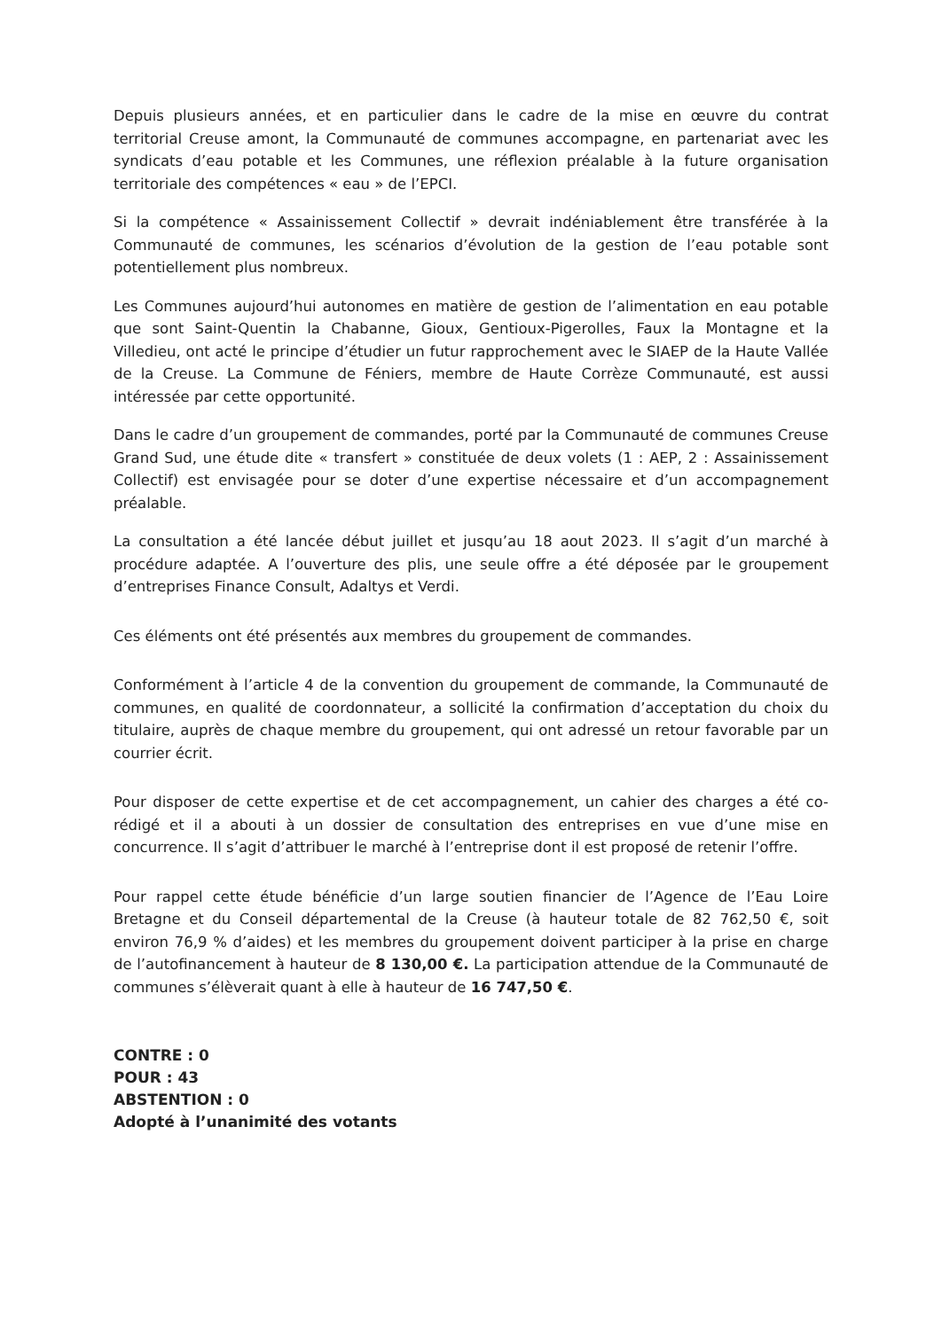Depuis plusieurs années, et en particulier dans le cadre de la mise en œuvre du contrat territorial Creuse amont, la Communauté de communes accompagne, en partenariat avec les syndicats d’eau potable et les Communes, une réflexion préalable à la future organisation territoriale des compétences « eau » de l’EPCI.
Si la compétence « Assainissement Collectif » devrait indéniablement être transférée à la Communauté de communes, les scénarios d’évolution de la gestion de l’eau potable sont potentiellement plus nombreux.
Les Communes aujourd’hui autonomes en matière de gestion de l’alimentation en eau potable que sont Saint-Quentin la Chabanne, Gioux, Gentioux-Pigerolles, Faux la Montagne et la Villedieu, ont acté le principe d’étudier un futur rapprochement avec le SIAEP de la Haute Vallée de la Creuse. La Commune de Féniers, membre de Haute Corrèze Communauté, est aussi intéressée par cette opportunité.
Dans le cadre d’un groupement de commandes, porté par la Communauté de communes Creuse Grand Sud, une étude dite « transfert » constituée de deux volets (1 : AEP, 2 : Assainissement Collectif) est envisagée pour se doter d’une expertise nécessaire et d’un accompagnement préalable.
La consultation a été lancée début juillet et jusqu’au 18 aout 2023. Il s’agit d’un marché à procédure adaptée. A l’ouverture des plis, une seule offre a été déposée par le groupement d’entreprises Finance Consult, Adaltys et Verdi.
Ces éléments ont été présentés aux membres du groupement de commandes.
Conformément à l’article 4 de la convention du groupement de commande, la Communauté de communes, en qualité de coordonnateur, a sollicité la confirmation d’acceptation du choix du titulaire, auprès de chaque membre du groupement, qui ont adressé un retour favorable par un courrier écrit.
Pour disposer de cette expertise et de cet accompagnement, un cahier des charges a été co-rédigé et il a abouti à un dossier de consultation des entreprises en vue d’une mise en concurrence. Il s’agit d’attribuer le marché à l’entreprise dont il est proposé de retenir l’offre.
Pour rappel cette étude bénéficie d’un large soutien financier de l’Agence de l’Eau Loire Bretagne et du Conseil départemental de la Creuse (à hauteur totale de 82 762,50 €, soit environ 76,9 % d’aides) et les membres du groupement doivent participer à la prise en charge de l’autofinancement à hauteur de 8 130,00 €. La participation attendue de la Communauté de communes s’élèverait quant à elle à hauteur de 16 747,50 €.
CONTRE : 0
POUR : 43
ABSTENTION : 0
Adopté à l’unanimité des votants